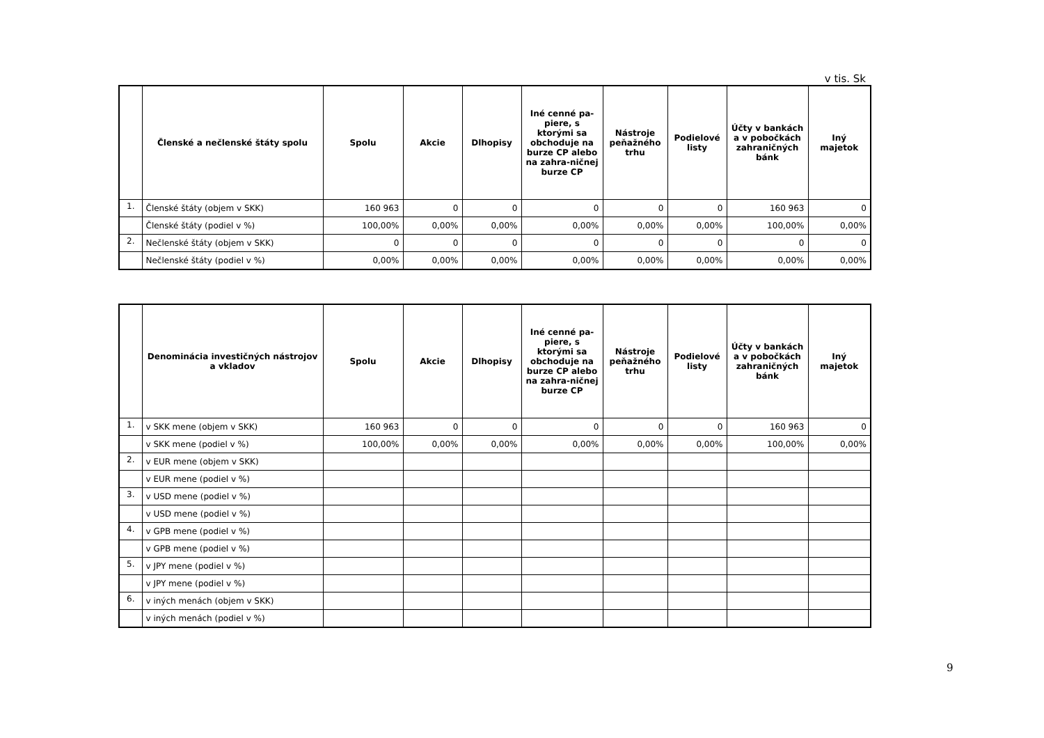v tis. Sk
| | Členské a nečlenské štáty spolu | Spolu | Akcie | Dlhopisy | Iné cenné pa-piere, s ktorými sa obchoduje na burze CP alebo na zahra-ničnej burze CP | Nástroje peňažného trhu | Podielové listy | Účty v bankách a v pobočkách zahraničných bánk | Iný majetok |
| --- | --- | --- | --- | --- | --- | --- | --- | --- | --- |
| 1. | Členské štáty (objem v SKK) | 160 963 | 0 | 0 | 0 | 0 | 0 | 160 963 | 0 |
| | Členské štáty (podiel v %) | 100,00% | 0,00% | 0,00% | 0,00% | 0,00% | 0,00% | 100,00% | 0,00% |
| 2. | Nečlenské štáty (objem v SKK) | 0 | 0 | 0 | 0 | 0 | 0 | 0 | 0 |
| | Nečlenské štáty (podiel v %) | 0,00% | 0,00% | 0,00% | 0,00% | 0,00% | 0,00% | 0,00% | 0,00% |
| | Denominácia investičných nástrojov a vkladov | Spolu | Akcie | Dlhopisy | Iné cenné pa-piere, s ktorými sa obchoduje na burze CP alebo na zahra-ničnej burze CP | Nástroje peňažného trhu | Podielové listy | Účty v bankách a v pobočkách zahraničných bánk | Iný majetok |
| --- | --- | --- | --- | --- | --- | --- | --- | --- | --- |
| 1. | v SKK mene (objem v SKK) | 160 963 | 0 | 0 | 0 | 0 | 0 | 160 963 | 0 |
| | v SKK mene (podiel v %) | 100,00% | 0,00% | 0,00% | 0,00% | 0,00% | 0,00% | 100,00% | 0,00% |
| 2. | v EUR mene (objem v SKK) | | | | | | | | |
| | v EUR mene (podiel v %) | | | | | | | | |
| 3. | v USD mene (podiel v %) | | | | | | | | |
| | v USD mene (podiel v %) | | | | | | | | |
| 4. | v GPB mene (podiel v %) | | | | | | | | |
| | v GPB mene (podiel v %) | | | | | | | | |
| 5. | v JPY mene (podiel v %) | | | | | | | | |
| | v JPY mene (podiel v %) | | | | | | | | |
| 6. | v iných menách (objem v SKK) | | | | | | | | |
| | v iných menách (podiel v %) | | | | | | | | |
9